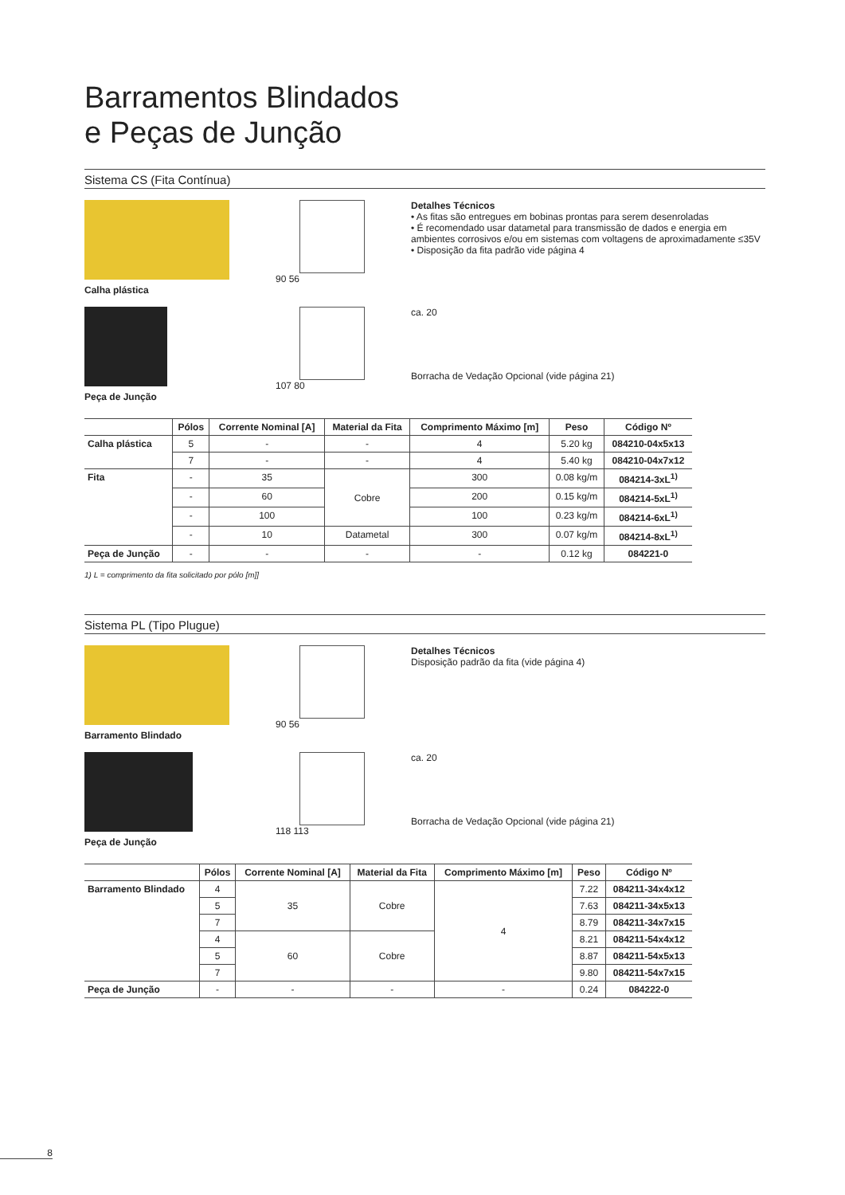Barramentos Blindados
e Peças de Junção
Sistema CS (Fita Contínua)
Calha plástica
90 56 Detalhes Técnicos
• As fitas são entregues em bobinas prontas para serem desenroladas
• É recomendado usar datametal para transmissão de dados e energia em ambientes corrosivos e/ou em sistemas com voltagens de aproximadamente ≤35V
• Disposição da fita padrão vide página 4
Peça de Junção
107 80
ca. 20
Borracha de Vedação Opcional (vide página 21)
| | Pólos | Corrente Nominal [A] | Material da Fita | Comprimento Máximo [m] | Peso | Código Nº |
| --- | --- | --- | --- | --- | --- | --- |
| Calha plástica | 5 | - | - | 4 | 5.20 kg | 084210-04x5x13 |
| | 7 | - | - | 4 | 5.40 kg | 084210-04x7x12 |
| Fita | - | 35 | Cobre | 300 | 0.08 kg/m | 084214-3xL<sup>1)</sup> |
| | - | 60 | | 200 | 0.15 kg/m | 084214-5xL<sup>1)</sup> |
| | - | 100 | | 100 | 0.23 kg/m | 084214-6xL<sup>1)</sup> |
| | - | 10 | Datametal | 300 | 0.07 kg/m | 084214-8xL<sup>1)</sup> |
| Peça de Junção | - | - | - | - | 0.12 kg | 084221-0 |
1) L = comprimento da fita solicitado por pólo [m]]
Sistema PL (Tipo Plugue)
Barramento Blindado
90 56 Detalhes Técnicos
Disposição padrão da fita (vide página 4)
Peça de Junção
118 113
ca. 20
Borracha de Vedação Opcional (vide página 21)
| | Pólos | Corrente Nominal [A] | Material da Fita | Comprimento Máximo [m] | Peso | Código Nº |
| --- | --- | --- | --- | --- | --- | --- |
| Barramento Blindado | 4 | 35 | Cobre | 4 | 7.22 | 084211-34x4x12 |
| | 5 | | | | 7.63 | 084211-34x5x13 |
| | 7 | | | | 8.79 | 084211-34x7x15 |
| | 4 | 60 | Cobre | | 8.21 | 084211-54x4x12 |
| | 5 | | | | 8.87 | 084211-54x5x13 |
| | 7 | | | | 9.80 | 084211-54x7x15 |
| Peça de Junção | - | - | - | - | 0.24 | 084222-0 |
8